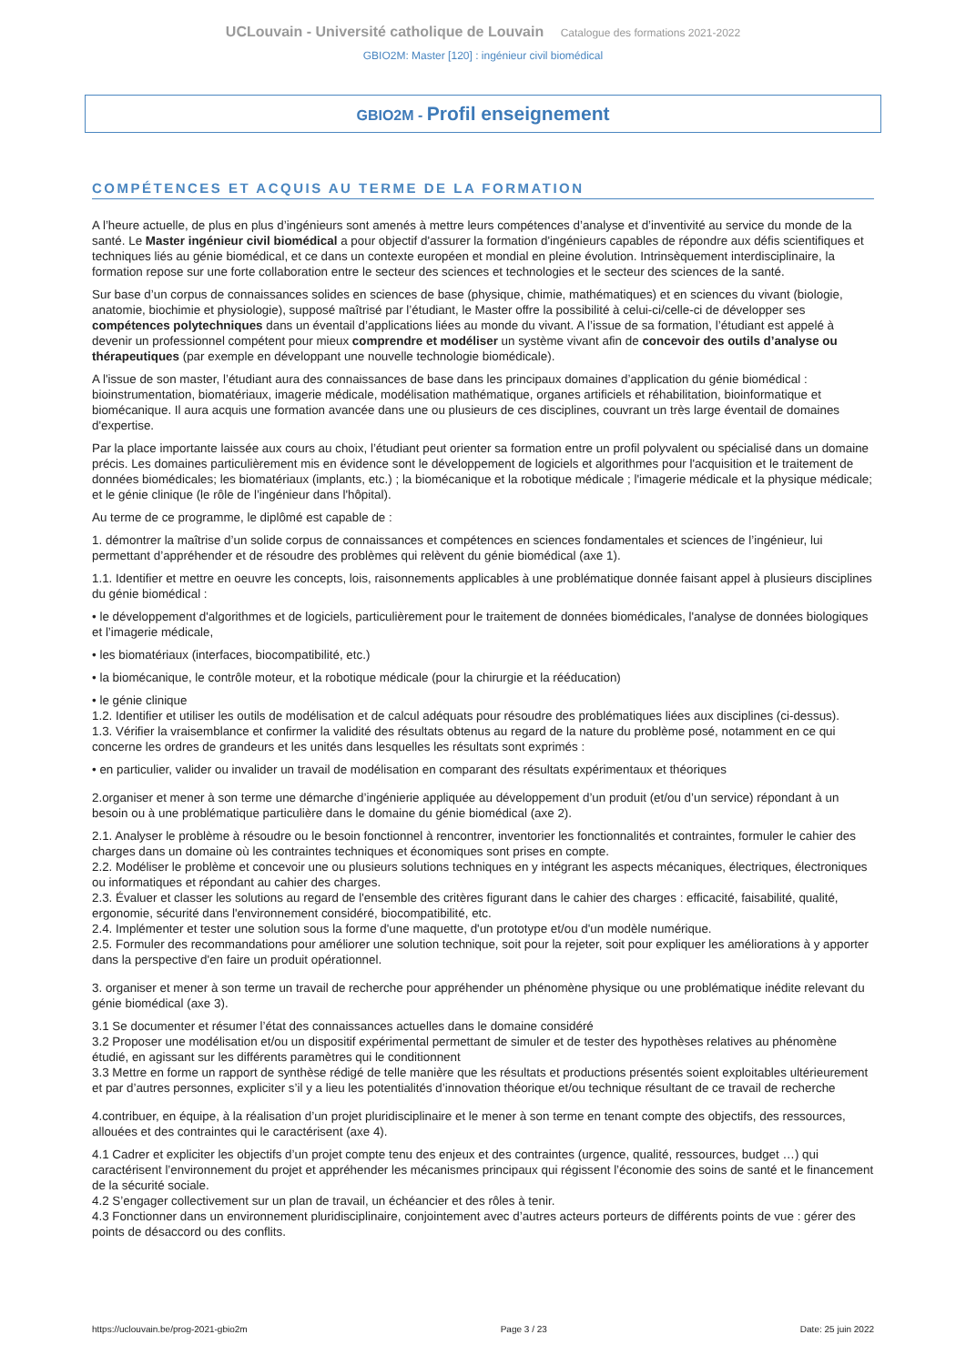UCLouvain - Université catholique de Louvain Catalogue des formations 2021-2022
GBIO2M: Master [120] : ingénieur civil biomédical
GBIO2M - Profil enseignement
COMPÉTENCES ET ACQUIS AU TERME DE LA FORMATION
A l’heure actuelle, de plus en plus d’ingénieurs sont amenés à mettre leurs compétences d’analyse et d’inventivité au service du monde de la santé. Le Master ingénieur civil biomédical a pour objectif d'assurer la formation d'ingénieurs capables de répondre aux défis scientifiques et techniques liés au génie biomédical, et ce dans un contexte européen et mondial en pleine évolution. Intrinsèquement interdisciplinaire, la formation repose sur une forte collaboration entre le secteur des sciences et technologies et le secteur des sciences de la santé.
Sur base d’un corpus de connaissances solides en sciences de base (physique, chimie, mathématiques) et en sciences du vivant (biologie, anatomie, biochimie et physiologie), supposé maîtrisé par l’étudiant, le Master offre la possibilité à celui-ci/celle-ci de développer ses compétences polytechniques dans un éventail d’applications liées au monde du vivant. A l’issue de sa formation, l’étudiant est appelé à devenir un professionnel compétent pour mieux comprendre et modéliser un système vivant afin de concevoir des outils d’analyse ou thérapeutiques (par exemple en développant une nouvelle technologie biomédicale).
A l'issue de son master, l’étudiant aura des connaissances de base dans les principaux domaines d’application du génie biomédical : bioinstrumentation, biomatériaux, imagerie médicale, modélisation mathématique, organes artificiels et réhabilitation, bioinformatique et biomécanique. Il aura acquis une formation avancée dans une ou plusieurs de ces disciplines, couvrant un très large éventail de domaines d'expertise.
Par la place importante laissée aux cours au choix, l’étudiant peut orienter sa formation entre un profil polyvalent ou spécialisé dans un domaine précis. Les domaines particulièrement mis en évidence sont le développement de logiciels et algorithmes pour l'acquisition et le traitement de données biomédicales; les biomatériaux (implants, etc.) ; la biomécanique et la robotique médicale ; l'imagerie médicale et la physique médicale; et le génie clinique (le rôle de l’ingénieur dans l'hôpital).
Au terme de ce programme, le diplômé est capable de :
1. démontrer la maîtrise d’un solide corpus de connaissances et compétences en sciences fondamentales et sciences de l’ingénieur, lui permettant d’appréhender et de résoudre des problèmes qui relèvent du génie biomédical (axe 1).
1.1. Identifier et mettre en oeuvre les concepts, lois, raisonnements applicables à une problématique donnée faisant appel à plusieurs disciplines du génie biomédical :
• le développement d'algorithmes et de logiciels, particulièrement pour le traitement de données biomédicales, l'analyse de données biologiques et l’imagerie médicale,
• les biomatériaux (interfaces, biocompatibilité, etc.)
• la biomécanique, le contrôle moteur, et la robotique médicale (pour la chirurgie et la rééducation)
• le génie clinique
1.2. Identifier et utiliser les outils de modélisation et de calcul adéquats pour résoudre des problématiques liées aux disciplines (ci-dessus).
1.3. Vérifier la vraisemblance et confirmer la validité des résultats obtenus au regard de la nature du problème posé, notamment en ce qui concerne les ordres de grandeurs et les unités dans lesquelles les résultats sont exprimés :
• en particulier, valider ou invalider un travail de modélisation en comparant des résultats expérimentaux et théoriques
2.organiser et mener à son terme une démarche d’ingénierie appliquée au développement d’un produit (et/ou d’un service) répondant à un besoin ou à une problématique particulière dans le domaine du génie biomédical (axe 2).
2.1. Analyser le problème à résoudre ou le besoin fonctionnel à rencontrer, inventorier les fonctionnalités et contraintes, formuler le cahier des charges dans un domaine où les contraintes techniques et économiques sont prises en compte.
2.2. Modéliser le problème et concevoir une ou plusieurs solutions techniques en y intégrant les aspects mécaniques, électriques, électroniques ou informatiques et répondant au cahier des charges.
2.3. Évaluer et classer les solutions au regard de l'ensemble des critères figurant dans le cahier des charges : efficacité, faisabilité, qualité, ergonomie, sécurité dans l'environnement considéré, biocompatibilité, etc.
2.4. Implémenter et tester une solution sous la forme d'une maquette, d'un prototype et/ou d'un modèle numérique.
2.5. Formuler des recommandations pour améliorer une solution technique, soit pour la rejeter, soit pour expliquer les améliorations à y apporter dans la perspective d'en faire un produit opérationnel.
3. organiser et mener à son terme un travail de recherche pour appréhender un phénomène physique ou une problématique inédite relevant du génie biomédical (axe 3).
3.1 Se documenter et résumer l’état des connaissances actuelles dans le domaine considéré
3.2 Proposer une modélisation et/ou un dispositif expérimental permettant de simuler et de tester des hypothèses relatives au phénomène étudié, en agissant sur les différents paramètres qui le conditionnent
3.3 Mettre en forme un rapport de synthèse rédigé de telle manière que les résultats et productions présentés soient exploitables ultérieurement et par d’autres personnes, expliciter s’il y a lieu les potentialités d’innovation théorique et/ou technique résultant de ce travail de recherche
4.contribuer, en équipe, à la réalisation d’un projet pluridisciplinaire et le mener à son terme en tenant compte des objectifs, des ressources, allouées et des contraintes qui le caractérisent (axe 4).
4.1 Cadrer et expliciter les objectifs d’un projet compte tenu des enjeux et des contraintes (urgence, qualité, ressources, budget …) qui caractérisent l’environnement du projet et appréhender les mécanismes principaux qui régissent l’économie des soins de santé et le financement de la sécurité sociale.
4.2 S’engager collectivement sur un plan de travail, un échéancier et des rôles à tenir.
4.3 Fonctionner dans un environnement pluridisciplinaire, conjointement avec d’autres acteurs porteurs de différents points de vue : gérer des points de désaccord ou des conflits.
https://uclouvain.be/prog-2021-gbio2m Page 3 / 23 Date: 25 juin 2022